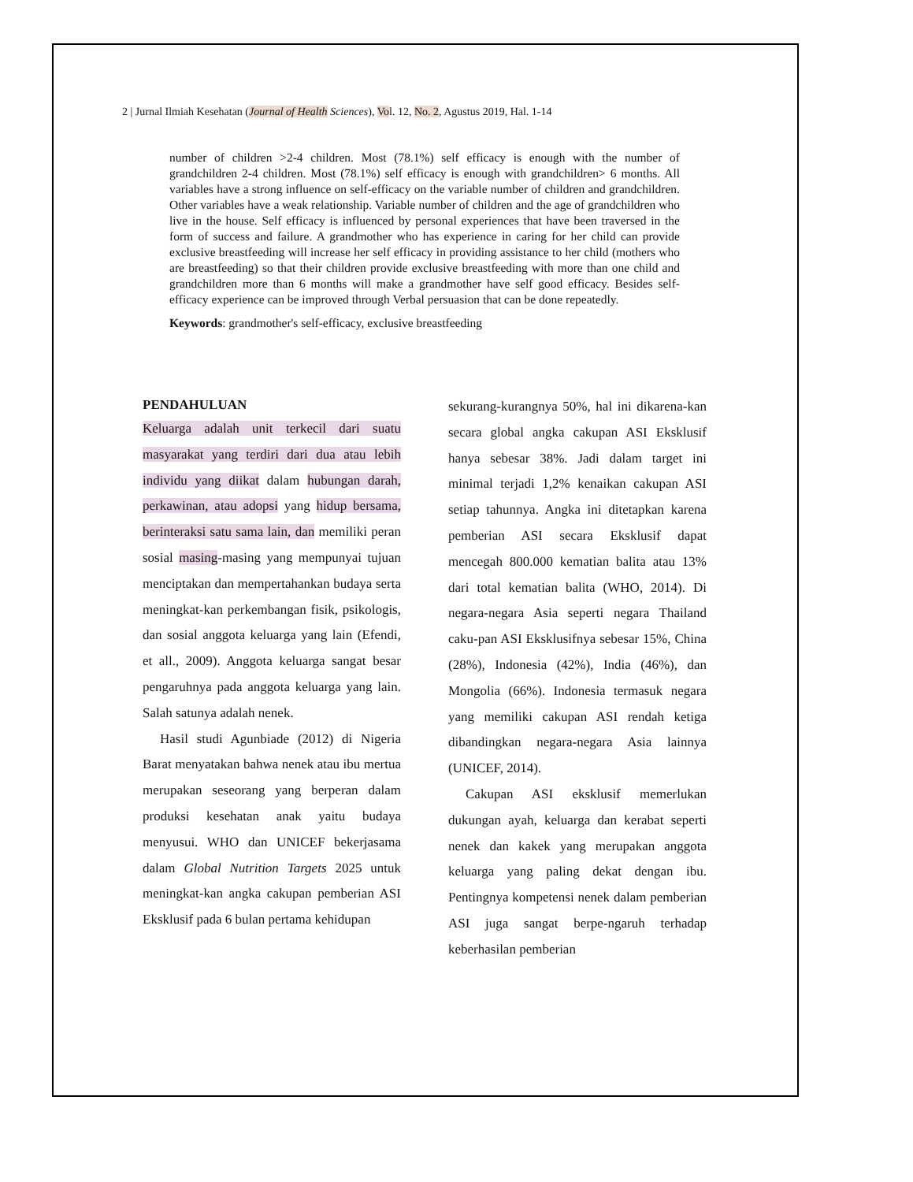2 | Jurnal Ilmiah Kesehatan (Journal of Health Sciences), Vol. 12, No. 2, Agustus 2019, Hal. 1-14
number of children >2-4 children. Most (78.1%) self efficacy is enough with the number of grandchildren 2-4 children. Most (78.1%) self efficacy is enough with grandchildren> 6 months. All variables have a strong influence on self-efficacy on the variable number of children and grandchildren. Other variables have a weak relationship. Variable number of children and the age of grandchildren who live in the house. Self efficacy is influenced by personal experiences that have been traversed in the form of success and failure. A grandmother who has experience in caring for her child can provide exclusive breastfeeding will increase her self efficacy in providing assistance to her child (mothers who are breastfeeding) so that their children provide exclusive breastfeeding with more than one child and grandchildren more than 6 months will make a grandmother have self good efficacy. Besides self-efficacy experience can be improved through Verbal persuasion that can be done repeatedly.
Keywords: grandmother's self-efficacy, exclusive breastfeeding
PENDAHULUAN
Keluarga adalah unit terkecil dari suatu masyarakat yang terdiri dari dua atau lebih individu yang diikat dalam hubungan darah, perkawinan, atau adopsi yang hidup bersama, berinteraksi satu sama lain, dan memiliki peran sosial masing-masing yang mempunyai tujuan menciptakan dan mempertahankan budaya serta meningkat-kan perkembangan fisik, psikologis, dan sosial anggota keluarga yang lain (Efendi, et all., 2009). Anggota keluarga sangat besar pengaruhnya pada anggota keluarga yang lain. Salah satunya adalah nenek.
Hasil studi Agunbiade (2012) di Nigeria Barat menyatakan bahwa nenek atau ibu mertua merupakan seseorang yang berperan dalam produksi kesehatan anak yaitu budaya menyusui. WHO dan UNICEF bekerjasama dalam Global Nutrition Targets 2025 untuk meningkat-kan angka cakupan pemberian ASI Eksklusif pada 6 bulan pertama kehidupan
sekurang-kurangnya 50%, hal ini dikarena-kan secara global angka cakupan ASI Eksklusif hanya sebesar 38%. Jadi dalam target ini minimal terjadi 1,2% kenaikan cakupan ASI setiap tahunnya. Angka ini ditetapkan karena pemberian ASI secara Eksklusif dapat mencegah 800.000 kematian balita atau 13% dari total kematian balita (WHO, 2014). Di negara-negara Asia seperti negara Thailand caku-pan ASI Eksklusifnya sebesar 15%, China (28%), Indonesia (42%), India (46%), dan Mongolia (66%). Indonesia termasuk negara yang memiliki cakupan ASI rendah ketiga dibandingkan negara-negara Asia lainnya (UNICEF, 2014).
Cakupan ASI eksklusif memerlukan dukungan ayah, keluarga dan kerabat seperti nenek dan kakek yang merupakan anggota keluarga yang paling dekat dengan ibu. Pentingnya kompetensi nenek dalam pemberian ASI juga sangat berpe-ngaruh terhadap keberhasilan pemberian